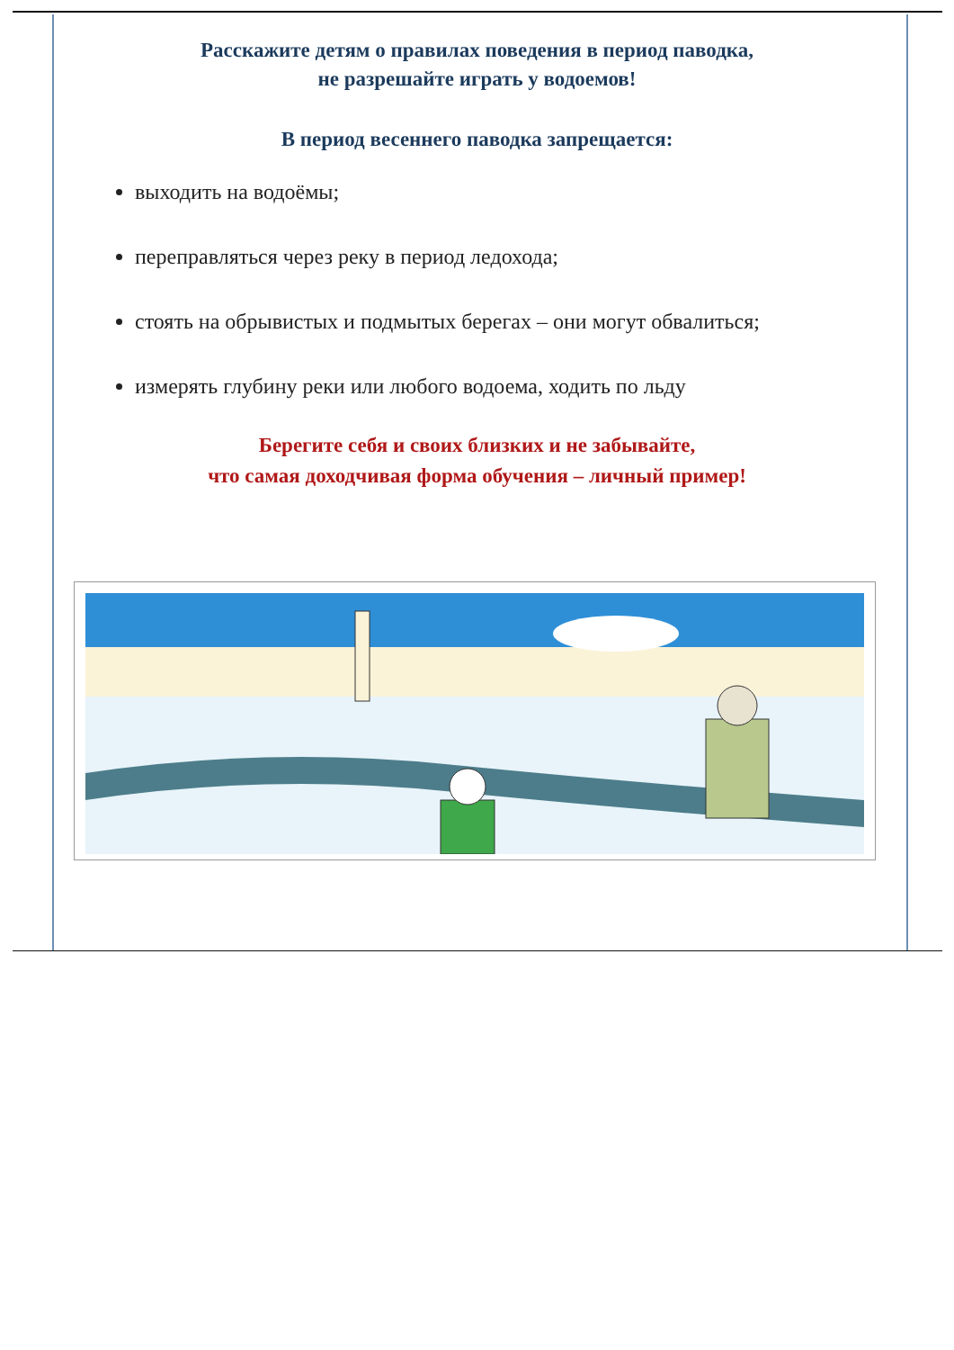Расскажите детям о правилах поведения в период паводка,
не разрешайте играть у водоемов!
В период весеннего паводка запрещается:
выходить на водоёмы;
переправляться через реку в период ледохода;
стоять на обрывистых и подмытых берегах – они могут обвалиться;
измерять глубину реки или любого водоема, ходить по льду
Берегите себя и своих близких и не забывайте,
что самая доходчивая форма обучения – личный пример!